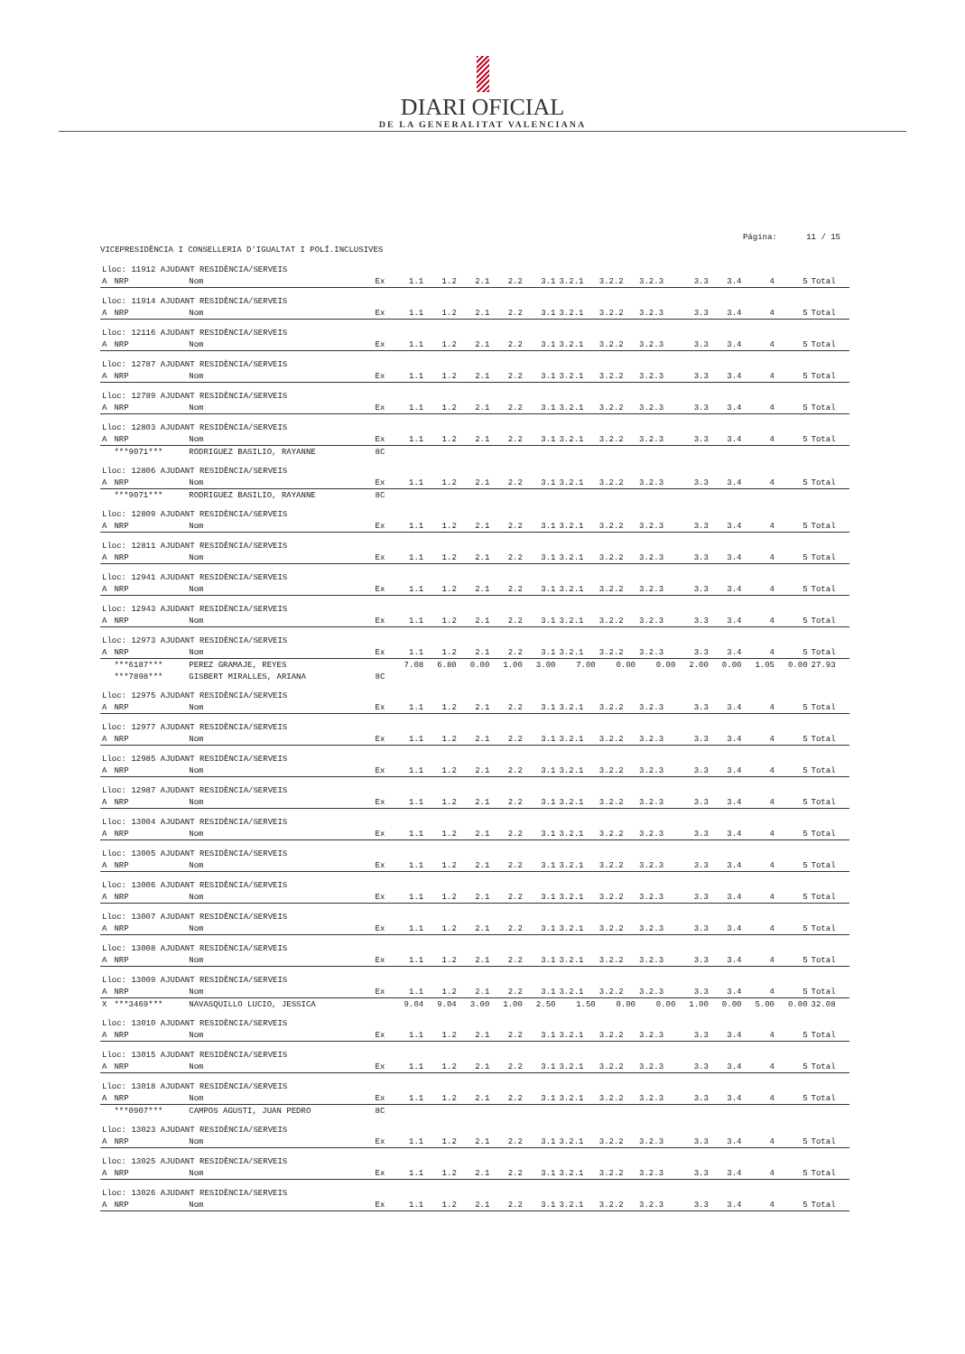DIARI OFICIAL
DE LA GENERALITAT VALENCIANA
Página: 11 / 15
VICEPRESIDÈNCIA I CONSELLERIA D'IGUALTAT I POLÍ.INCLUSIVES
| Lloc: 11912 AJUDANT RESIDÈNCIA/SERVEIS | | | | | | | | | | | | | | | | |
| A | NRP | Nom | Ex | 1.1 | 1.2 | 2.1 | 2.2 | 3.1 | 3.2.1 | 3.2.2 | 3.2.3 | 3.3 | 3.4 | 4 | 5 | Total |
| Lloc: 11914 AJUDANT RESIDÈNCIA/SERVEIS | | | | | | | | | | | | | | | | |
| A | NRP | Nom | Ex | 1.1 | 1.2 | 2.1 | 2.2 | 3.1 | 3.2.1 | 3.2.2 | 3.2.3 | 3.3 | 3.4 | 4 | 5 | Total |
| Lloc: 12116 AJUDANT RESIDÈNCIA/SERVEIS | | | | | | | | | | | | | | | | |
| A | NRP | Nom | Ex | 1.1 | 1.2 | 2.1 | 2.2 | 3.1 | 3.2.1 | 3.2.2 | 3.2.3 | 3.3 | 3.4 | 4 | 5 | Total |
| Lloc: 12787 AJUDANT RESIDÈNCIA/SERVEIS | | | | | | | | | | | | | | | | |
| A | NRP | Nom | Ex | 1.1 | 1.2 | 2.1 | 2.2 | 3.1 | 3.2.1 | 3.2.2 | 3.2.3 | 3.3 | 3.4 | 4 | 5 | Total |
| Lloc: 12789 AJUDANT RESIDÈNCIA/SERVEIS | | | | | | | | | | | | | | | | |
| A | NRP | Nom | Ex | 1.1 | 1.2 | 2.1 | 2.2 | 3.1 | 3.2.1 | 3.2.2 | 3.2.3 | 3.3 | 3.4 | 4 | 5 | Total |
| Lloc: 12803 AJUDANT RESIDÈNCIA/SERVEIS | | | | | | | | | | | | | | | | |
| A | NRP | Nom | Ex | 1.1 | 1.2 | 2.1 | 2.2 | 3.1 | 3.2.1 | 3.2.2 | 3.2.3 | 3.3 | 3.4 | 4 | 5 | Total |
| | ***9071*** | RODRIGUEZ BASILIO, RAYANNE | 8C | | | | | | | | | | | | | |
| Lloc: 12806 AJUDANT RESIDÈNCIA/SERVEIS | | | | | | | | | | | | | | | | |
| A | NRP | Nom | Ex | 1.1 | 1.2 | 2.1 | 2.2 | 3.1 | 3.2.1 | 3.2.2 | 3.2.3 | 3.3 | 3.4 | 4 | 5 | Total |
| | ***9071*** | RODRIGUEZ BASILIO, RAYANNE | 8C | | | | | | | | | | | | | |
| Lloc: 12809 AJUDANT RESIDÈNCIA/SERVEIS | | | | | | | | | | | | | | | | |
| A | NRP | Nom | Ex | 1.1 | 1.2 | 2.1 | 2.2 | 3.1 | 3.2.1 | 3.2.2 | 3.2.3 | 3.3 | 3.4 | 4 | 5 | Total |
| Lloc: 12811 AJUDANT RESIDÈNCIA/SERVEIS | | | | | | | | | | | | | | | | |
| A | NRP | Nom | Ex | 1.1 | 1.2 | 2.1 | 2.2 | 3.1 | 3.2.1 | 3.2.2 | 3.2.3 | 3.3 | 3.4 | 4 | 5 | Total |
| Lloc: 12941 AJUDANT RESIDÈNCIA/SERVEIS | | | | | | | | | | | | | | | | |
| A | NRP | Nom | Ex | 1.1 | 1.2 | 2.1 | 2.2 | 3.1 | 3.2.1 | 3.2.2 | 3.2.3 | 3.3 | 3.4 | 4 | 5 | Total |
| Lloc: 12943 AJUDANT RESIDÈNCIA/SERVEIS | | | | | | | | | | | | | | | | |
| A | NRP | Nom | Ex | 1.1 | 1.2 | 2.1 | 2.2 | 3.1 | 3.2.1 | 3.2.2 | 3.2.3 | 3.3 | 3.4 | 4 | 5 | Total |
| Lloc: 12973 AJUDANT RESIDÈNCIA/SERVEIS | | | | | | | | | | | | | | | | |
| A | NRP | Nom | Ex | 1.1 | 1.2 | 2.1 | 2.2 | 3.1 | 3.2.1 | 3.2.2 | 3.2.3 | 3.3 | 3.4 | 4 | 5 | Total |
| | ***6187*** | PEREZ GRAMAJE, REYES | | 7.08 | 6.80 | 0.00 | 1.00 | 3.00 | 7.00 | 0.00 | 0.00 | 2.00 | 0.00 | 1.05 | 0.00 | 27.93 |
| | ***7898*** | GISBERT MIRALLES, ARIANA | 8C | | | | | | | | | | | | | |
| Lloc: 12975 AJUDANT RESIDÈNCIA/SERVEIS | | | | | | | | | | | | | | | | |
| A | NRP | Nom | Ex | 1.1 | 1.2 | 2.1 | 2.2 | 3.1 | 3.2.1 | 3.2.2 | 3.2.3 | 3.3 | 3.4 | 4 | 5 | Total |
| Lloc: 12977 AJUDANT RESIDÈNCIA/SERVEIS | | | | | | | | | | | | | | | | |
| A | NRP | Nom | Ex | 1.1 | 1.2 | 2.1 | 2.2 | 3.1 | 3.2.1 | 3.2.2 | 3.2.3 | 3.3 | 3.4 | 4 | 5 | Total |
| Lloc: 12985 AJUDANT RESIDÈNCIA/SERVEIS | | | | | | | | | | | | | | | | |
| A | NRP | Nom | Ex | 1.1 | 1.2 | 2.1 | 2.2 | 3.1 | 3.2.1 | 3.2.2 | 3.2.3 | 3.3 | 3.4 | 4 | 5 | Total |
| Lloc: 12987 AJUDANT RESIDÈNCIA/SERVEIS | | | | | | | | | | | | | | | | |
| A | NRP | Nom | Ex | 1.1 | 1.2 | 2.1 | 2.2 | 3.1 | 3.2.1 | 3.2.2 | 3.2.3 | 3.3 | 3.4 | 4 | 5 | Total |
| Lloc: 13004 AJUDANT RESIDÈNCIA/SERVEIS | | | | | | | | | | | | | | | | |
| A | NRP | Nom | Ex | 1.1 | 1.2 | 2.1 | 2.2 | 3.1 | 3.2.1 | 3.2.2 | 3.2.3 | 3.3 | 3.4 | 4 | 5 | Total |
| Lloc: 13005 AJUDANT RESIDÈNCIA/SERVEIS | | | | | | | | | | | | | | | | |
| A | NRP | Nom | Ex | 1.1 | 1.2 | 2.1 | 2.2 | 3.1 | 3.2.1 | 3.2.2 | 3.2.3 | 3.3 | 3.4 | 4 | 5 | Total |
| Lloc: 13006 AJUDANT RESIDÈNCIA/SERVEIS | | | | | | | | | | | | | | | | |
| A | NRP | Nom | Ex | 1.1 | 1.2 | 2.1 | 2.2 | 3.1 | 3.2.1 | 3.2.2 | 3.2.3 | 3.3 | 3.4 | 4 | 5 | Total |
| Lloc: 13007 AJUDANT RESIDÈNCIA/SERVEIS | | | | | | | | | | | | | | | | |
| A | NRP | Nom | Ex | 1.1 | 1.2 | 2.1 | 2.2 | 3.1 | 3.2.1 | 3.2.2 | 3.2.3 | 3.3 | 3.4 | 4 | 5 | Total |
| Lloc: 13008 AJUDANT RESIDÈNCIA/SERVEIS | | | | | | | | | | | | | | | | |
| A | NRP | Nom | Ex | 1.1 | 1.2 | 2.1 | 2.2 | 3.1 | 3.2.1 | 3.2.2 | 3.2.3 | 3.3 | 3.4 | 4 | 5 | Total |
| Lloc: 13009 AJUDANT RESIDÈNCIA/SERVEIS | | | | | | | | | | | | | | | | |
| A | NRP | Nom | Ex | 1.1 | 1.2 | 2.1 | 2.2 | 3.1 | 3.2.1 | 3.2.2 | 3.2.3 | 3.3 | 3.4 | 4 | 5 | Total |
| X | ***3469*** | NAVASQUILLO LUCIO, JESSICA | | 9.04 | 9.04 | 3.00 | 1.00 | 2.50 | 1.50 | 0.00 | 0.00 | 1.00 | 0.00 | 5.00 | 0.00 | 32.08 |
| Lloc: 13010 AJUDANT RESIDÈNCIA/SERVEIS | | | | | | | | | | | | | | | | |
| A | NRP | Nom | Ex | 1.1 | 1.2 | 2.1 | 2.2 | 3.1 | 3.2.1 | 3.2.2 | 3.2.3 | 3.3 | 3.4 | 4 | 5 | Total |
| Lloc: 13015 AJUDANT RESIDÈNCIA/SERVEIS | | | | | | | | | | | | | | | | |
| A | NRP | Nom | Ex | 1.1 | 1.2 | 2.1 | 2.2 | 3.1 | 3.2.1 | 3.2.2 | 3.2.3 | 3.3 | 3.4 | 4 | 5 | Total |
| Lloc: 13018 AJUDANT RESIDÈNCIA/SERVEIS | | | | | | | | | | | | | | | | |
| A | NRP | Nom | Ex | 1.1 | 1.2 | 2.1 | 2.2 | 3.1 | 3.2.1 | 3.2.2 | 3.2.3 | 3.3 | 3.4 | 4 | 5 | Total |
| | ***0907*** | CAMPOS AGUSTI, JUAN PEDRO | 8C | | | | | | | | | | | | | |
| Lloc: 13023 AJUDANT RESIDÈNCIA/SERVEIS | | | | | | | | | | | | | | | | |
| A | NRP | Nom | Ex | 1.1 | 1.2 | 2.1 | 2.2 | 3.1 | 3.2.1 | 3.2.2 | 3.2.3 | 3.3 | 3.4 | 4 | 5 | Total |
| Lloc: 13025 AJUDANT RESIDÈNCIA/SERVEIS | | | | | | | | | | | | | | | | |
| A | NRP | Nom | Ex | 1.1 | 1.2 | 2.1 | 2.2 | 3.1 | 3.2.1 | 3.2.2 | 3.2.3 | 3.3 | 3.4 | 4 | 5 | Total |
| Lloc: 13026 AJUDANT RESIDÈNCIA/SERVEIS | | | | | | | | | | | | | | | | |
| A | NRP | Nom | Ex | 1.1 | 1.2 | 2.1 | 2.2 | 3.1 | 3.2.1 | 3.2.2 | 3.2.3 | 3.3 | 3.4 | 4 | 5 | Total |